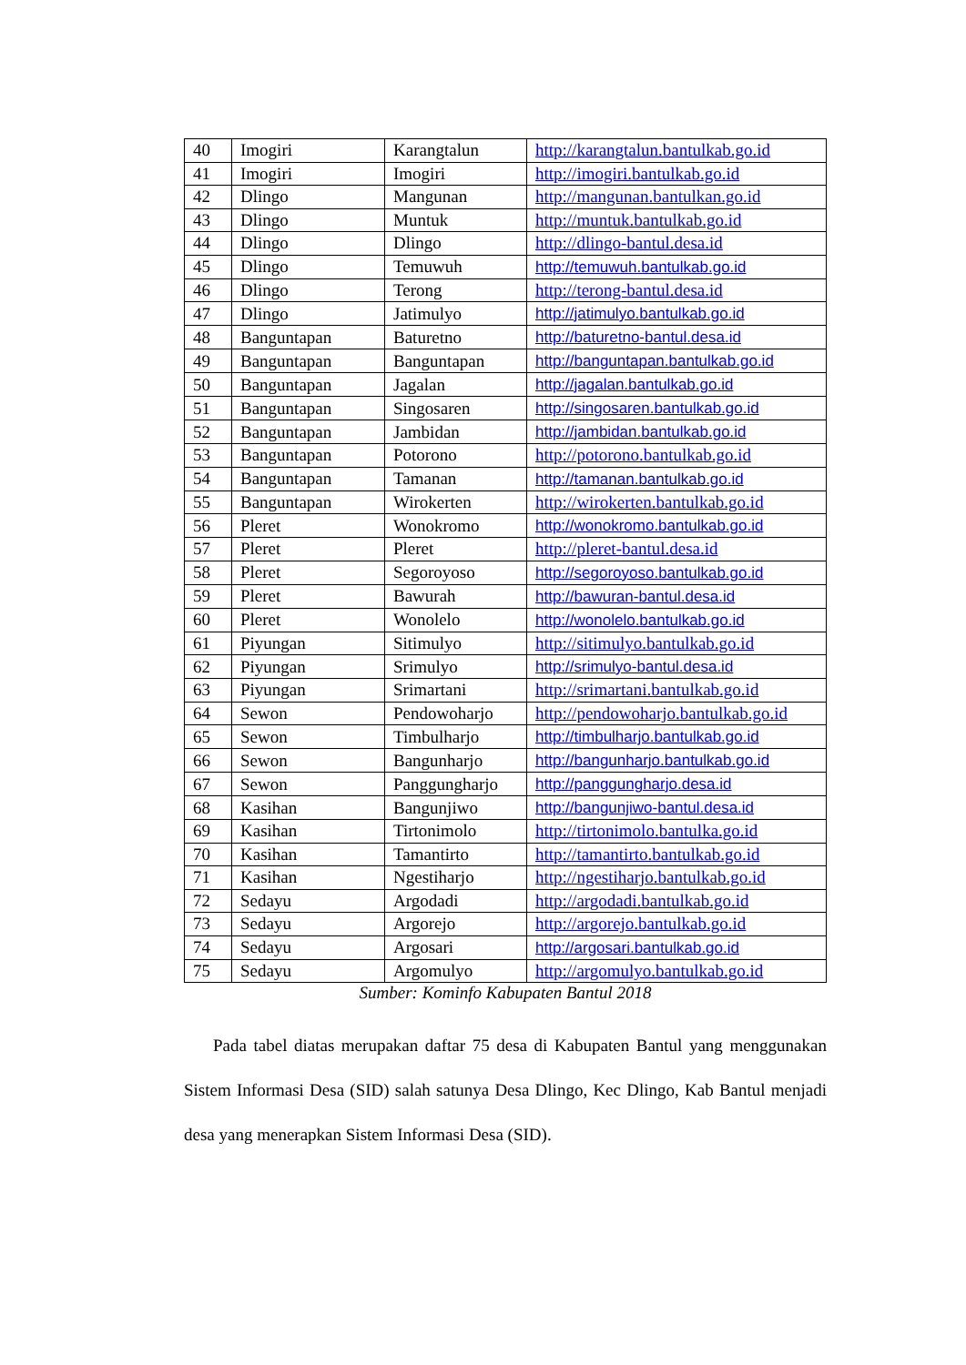| 40 | Imogiri | Karangtalun | http://karangtalun.bantulkab.go.id |
| 41 | Imogiri | Imogiri | http://imogiri.bantulkab.go.id |
| 42 | Dlingo | Mangunan | http://mangunan.bantulkan.go.id |
| 43 | Dlingo | Muntuk | http://muntuk.bantulkab.go.id |
| 44 | Dlingo | Dlingo | http://dlingo-bantul.desa.id |
| 45 | Dlingo | Temuwuh | http://temuwuh.bantulkab.go.id |
| 46 | Dlingo | Terong | http://terong-bantul.desa.id |
| 47 | Dlingo | Jatimulyo | http://jatimulyo.bantulkab.go.id |
| 48 | Banguntapan | Baturetno | http://baturetno-bantul.desa.id |
| 49 | Banguntapan | Banguntapan | http://banguntapan.bantulkab.go.id |
| 50 | Banguntapan | Jagalan | http://jagalan.bantulkab.go.id |
| 51 | Banguntapan | Singosaren | http://singosaren.bantulkab.go.id |
| 52 | Banguntapan | Jambidan | http://jambidan.bantulkab.go.id |
| 53 | Banguntapan | Potorono | http://potorono.bantulkab.go.id |
| 54 | Banguntapan | Tamanan | http://tamanan.bantulkab.go.id |
| 55 | Banguntapan | Wirokerten | http://wirokerten.bantulkab.go.id |
| 56 | Pleret | Wonokromo | http://wonokromo.bantulkab.go.id |
| 57 | Pleret | Pleret | http://pleret-bantul.desa.id |
| 58 | Pleret | Segoroyoso | http://segoroyoso.bantulkab.go.id |
| 59 | Pleret | Bawurah | http://bawuran-bantul.desa.id |
| 60 | Pleret | Wonolelo | http://wonolelo.bantulkab.go.id |
| 61 | Piyungan | Sitimulyo | http://sitimulyo.bantulkab.go.id |
| 62 | Piyungan | Srimulyo | http://srimulyo-bantul.desa.id |
| 63 | Piyungan | Srimartani | http://srimartani.bantulkab.go.id |
| 64 | Sewon | Pendowoharjo | http://pendowoharjo.bantulkab.go.id |
| 65 | Sewon | Timbulharjo | http://timbulharjo.bantulkab.go.id |
| 66 | Sewon | Bangunharjo | http://bangunharjo.bantulkab.go.id |
| 67 | Sewon | Panggungharjo | http://panggungharjo.desa.id |
| 68 | Kasihan | Bangunjiwo | http://bangunjiwo-bantul.desa.id |
| 69 | Kasihan | Tirtonimolo | http://tirtonimolo.bantulka.go.id |
| 70 | Kasihan | Tamantirto | http://tamantirto.bantulkab.go.id |
| 71 | Kasihan | Ngestiharjo | http://ngestiharjo.bantulkab.go.id |
| 72 | Sedayu | Argodadi | http://argodadi.bantulkab.go.id |
| 73 | Sedayu | Argorejo | http://argorejo.bantulkab.go.id |
| 74 | Sedayu | Argosari | http://argosari.bantulkab.go.id |
| 75 | Sedayu | Argomulyo | http://argomulyo.bantulkab.go.id |
Sumber: Kominfo Kabupaten Bantul 2018
Pada tabel diatas merupakan daftar 75 desa di Kabupaten Bantul yang menggunakan Sistem Informasi Desa (SID) salah satunya Desa Dlingo, Kec Dlingo, Kab Bantul menjadi desa yang menerapkan Sistem Informasi Desa (SID).